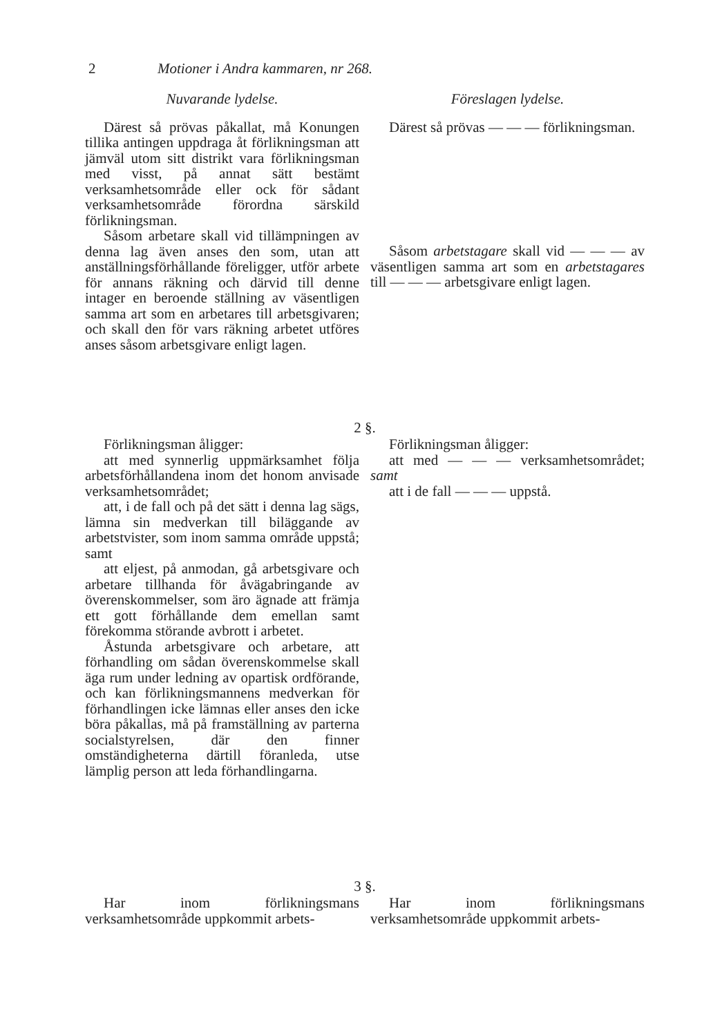2 Motioner i Andra kammaren, nr 268.
Nuvarande lydelse.
Därest så prövas påkallat, må Konungen tillika antingen uppdraga åt förlikningsman att jämväl utom sitt distrikt vara förlikningsman med visst, på annat sätt bestämt verksamhetsområde eller ock för sådant verksamhetsområde förordna särskild förlikningsman.
Såsom arbetare skall vid tillämpningen av denna lag även anses den som, utan att anställningsförhållande föreligger, utför arbete för annans räkning och därvid till denne intager en beroende ställning av väsentligen samma art som en arbetares till arbetsgivaren; och skall den för vars räkning arbetet utföres anses såsom arbetsgivare enligt lagen.
Föreslagen lydelse.
Därest så prövas — — — förlikningsman.
Såsom arbetstagare skall vid — — — av väsentligen samma art som en arbetstagares till — — — arbetsgivare enligt lagen.
2 §.
Förlikningsman åligger:
att med synnerlig uppmärksamhet följa arbetsförhållandena inom det honom anvisade verksamhetsområdet;
att, i de fall och på det sätt i denna lag sägs, lämna sin medverkan till biläggande av arbetstvister, som inom samma område uppstå; samt
att eljest, på anmodan, gå arbetsgivare och arbetare tillhanda för åvägabringande av överenskommelser, som äro ägnade att främja ett gott förhållande dem emellan samt förekomma störande avbrott i arbetet.
Åstunda arbetsgivare och arbetare, att förhandling om sådan överenskommelse skall äga rum under ledning av opartisk ordförande, och kan förlikningsmannens medverkan för förhandlingen icke lämnas eller anses den icke böra påkallas, må på framställning av parterna socialstyrelsen, där den finner omständigheterna därtill föranleda, utse lämplig person att leda förhandlingarna.
Förlikningsman åligger:
att med — — — verksamhetsområdet; samt
att i de fall — — — uppstå.
3 §.
Har inom förlikningsmans verksamhetsområde uppkommit arbets-
Har inom förlikningsmans verksamhetsområde uppkommit arbets-